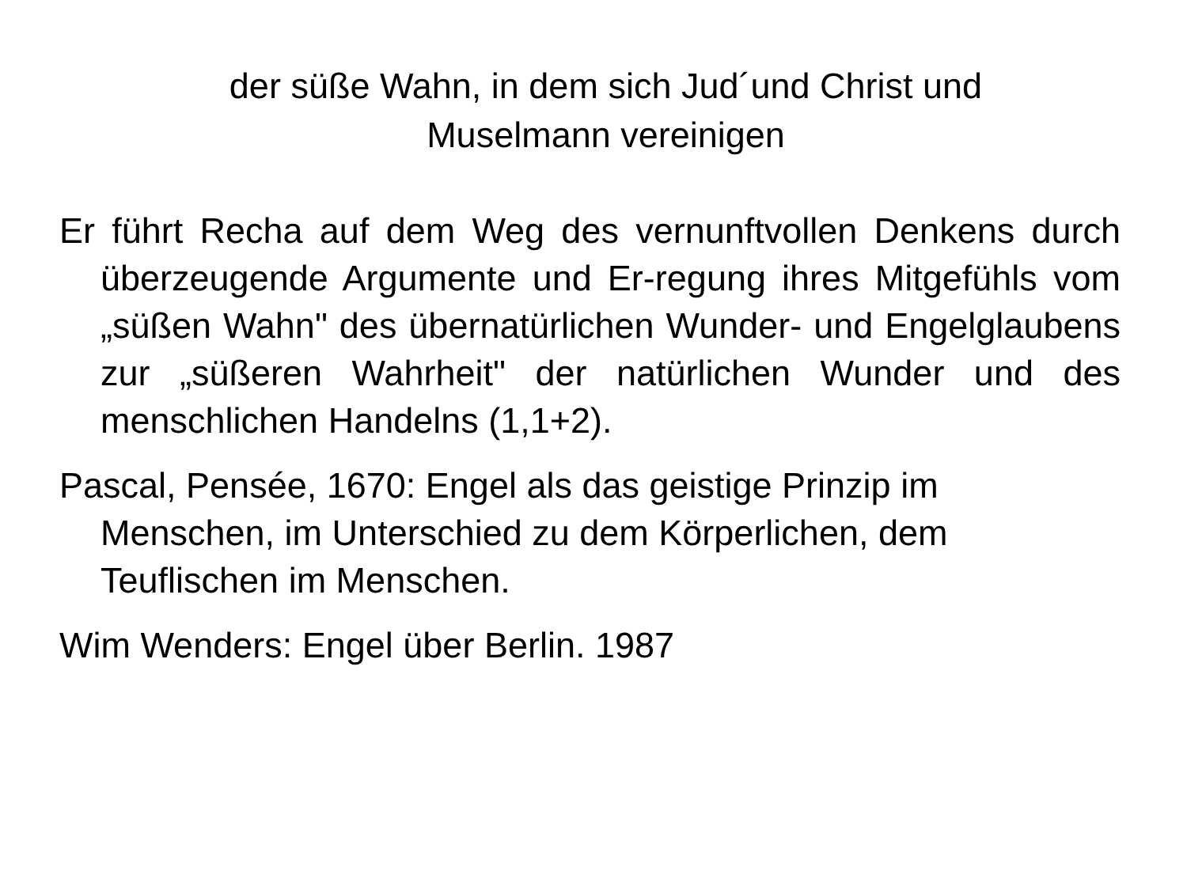der süße Wahn, in dem sich Jud´und Christ und
Muselmann vereinigen
Er führt Recha auf dem Weg des vernunftvollen Denkens durch überzeugende Argumente und Er-regung ihres Mitgefühls vom „süßen Wahn" des übernatürlichen Wunder- und Engelglaubens zur „süßeren Wahrheit" der natürlichen Wunder und des menschlichen Handelns (1,1+2).
Pascal, Pensée, 1670: Engel als das geistige Prinzip im Menschen, im Unterschied zu dem Körperlichen, dem Teuflischen im Menschen.
Wim Wenders: Engel über Berlin. 1987